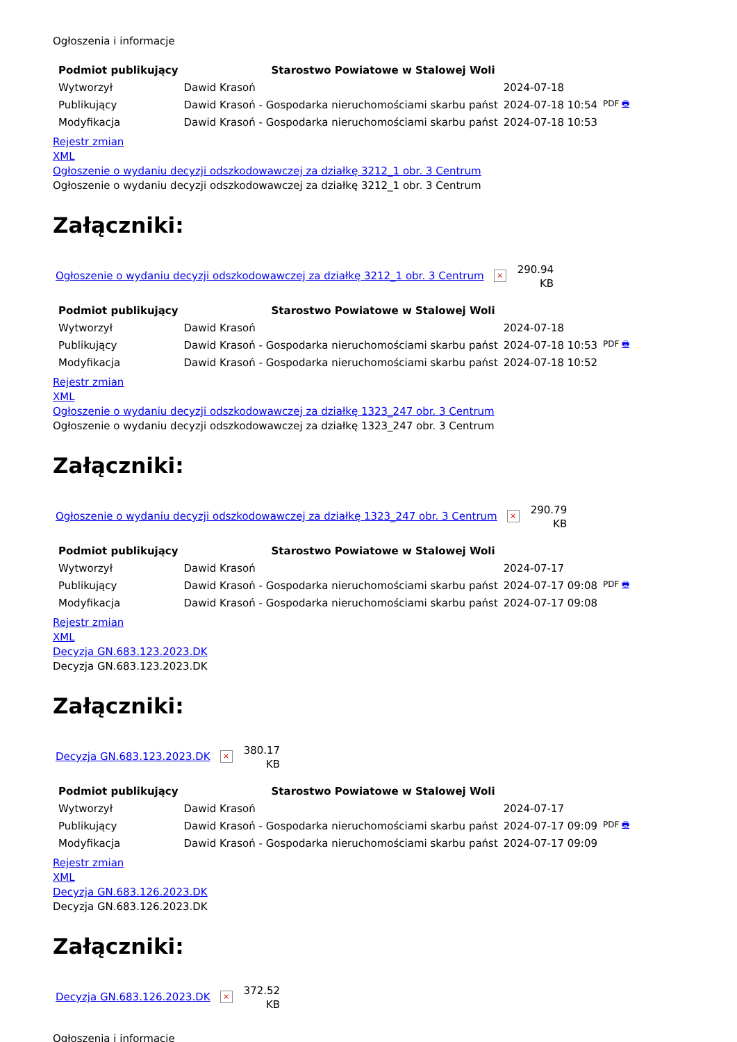Ogłoszenia i informacje
| Podmiot publikujący | Starostwo Powiatowe w Stalowej Woli | | |
| Wytworzył | Dawid Krasoń | 2024-07-18 | PDF 🖶 |
| Publikujący | Dawid Krasoń - Gospodarka nieruchomościami skarbu państ | 2024-07-18 10:54 | |
| Modyfikacja | Dawid Krasoń - Gospodarka nieruchomościami skarbu państ | 2024-07-18 10:53 | |
Rejestr zmian
XML
Ogłoszenie o wydaniu decyzji odszkodowawczej za działkę 3212_1 obr. 3 Centrum
Ogłoszenie o wydaniu decyzji odszkodowawczej za działkę 3212_1 obr. 3 Centrum
Załączniki:
Ogłoszenie o wydaniu decyzji odszkodowawczej za działkę 3212_1 obr. 3 Centrum × 290.94
KB
| Podmiot publikujący | Starostwo Powiatowe w Stalowej Woli | | |
| Wytworzył | Dawid Krasoń | 2024-07-18 | PDF 🖶 |
| Publikujący | Dawid Krasoń - Gospodarka nieruchomościami skarbu państ | 2024-07-18 10:53 | |
| Modyfikacja | Dawid Krasoń - Gospodarka nieruchomościami skarbu państ | 2024-07-18 10:52 | |
Rejestr zmian
XML
Ogłoszenie o wydaniu decyzji odszkodowawczej za działkę 1323_247 obr. 3 Centrum
Ogłoszenie o wydaniu decyzji odszkodowawczej za działkę 1323_247 obr. 3 Centrum
Załączniki:
Ogłoszenie o wydaniu decyzji odszkodowawczej za działkę 1323_247 obr. 3 Centrum × 290.79
KB
| Podmiot publikujący | Starostwo Powiatowe w Stalowej Woli | | |
| Wytworzył | Dawid Krasoń | 2024-07-17 | PDF 🖶 |
| Publikujący | Dawid Krasoń - Gospodarka nieruchomościami skarbu państ | 2024-07-17 09:08 | |
| Modyfikacja | Dawid Krasoń - Gospodarka nieruchomościami skarbu państ | 2024-07-17 09:08 | |
Rejestr zmian
XML
Decyzja GN.683.123.2023.DK
Decyzja GN.683.123.2023.DK
Załączniki:
Decyzja GN.683.123.2023.DK × 380.17
KB
| Podmiot publikujący | Starostwo Powiatowe w Stalowej Woli | | |
| Wytworzył | Dawid Krasoń | 2024-07-17 | PDF 🖶 |
| Publikujący | Dawid Krasoń - Gospodarka nieruchomościami skarbu państ | 2024-07-17 09:09 | |
| Modyfikacja | Dawid Krasoń - Gospodarka nieruchomościami skarbu państ | 2024-07-17 09:09 | |
Rejestr zmian
XML
Decyzja GN.683.126.2023.DK
Decyzja GN.683.126.2023.DK
Załączniki:
Decyzja GN.683.126.2023.DK × 372.52
KB
Ogłoszenia i informacje